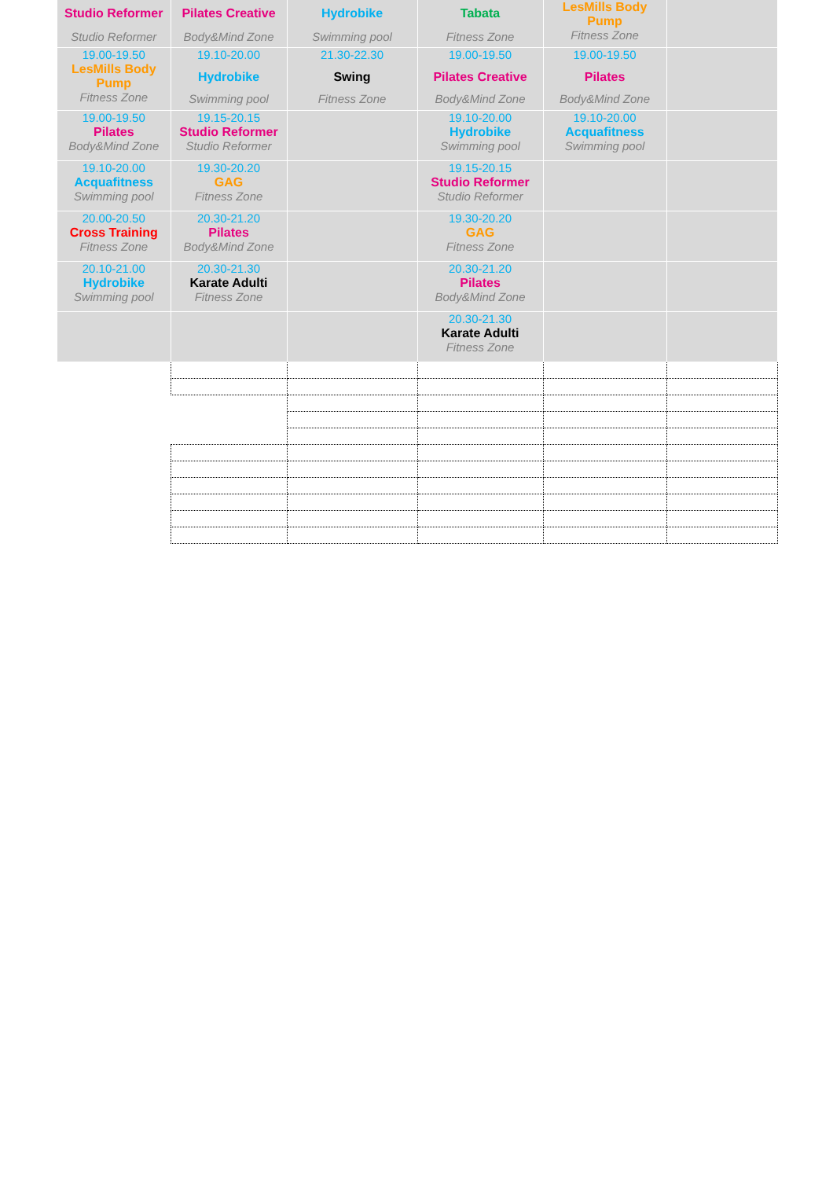| Studio Reformer Studio Reformer | Pilates Creative Body&Mind Zone | Hydrobike Swimming pool | Tabata Fitness Zone | LesMills Body Pump Fitness Zone | |
| 19.00-19.50 LesMills Body Pump Fitness Zone | 19.10-20.00 Hydrobike Swimming pool | 21.30-22.30 Swing Fitness Zone | 19.00-19.50 Pilates Creative Body&Mind Zone | 19.00-19.50 Pilates Body&Mind Zone | |
| 19.00-19.50 Pilates Body&Mind Zone | 19.15-20.15 Studio Reformer Studio Reformer | | 19.10-20.00 Hydrobike Swimming pool | 19.10-20.00 Acquafitness Swimming pool | |
| 19.10-20.00 Acquafitness Swimming pool | 19.30-20.20 GAG Fitness Zone | | 19.15-20.15 Studio Reformer Studio Reformer | | |
| 20.00-20.50 Cross Training Fitness Zone | 20.30-21.20 Pilates Body&Mind Zone | | 19.30-20.20 GAG Fitness Zone | | |
| 20.10-21.00 Hydrobike Swimming pool | 20.30-21.30 Karate Adulti Fitness Zone | | 20.30-21.20 Pilates Body&Mind Zone | | |
| | | | 20.30-21.30 Karate Adulti Fitness Zone | | |